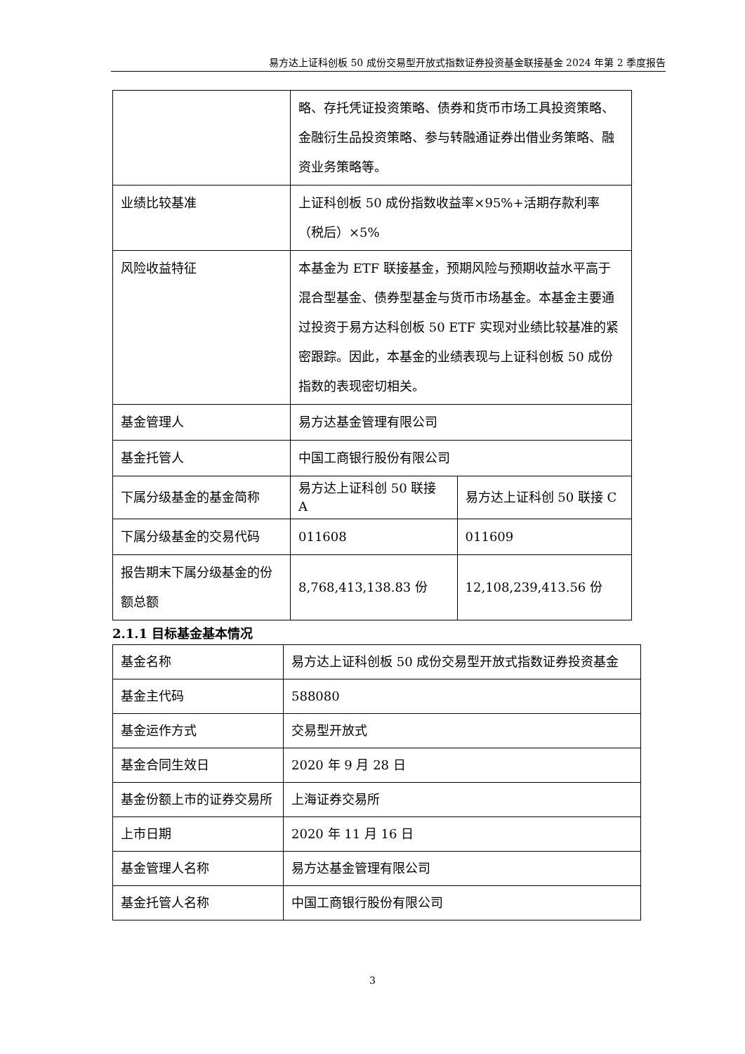易方达上证科创板 50 成份交易型开放式指数证券投资基金联接基金 2024 年第 2 季度报告
| | 略、存托凭证投资策略、债券和货币市场工具投资策略、金融衍生品投资策略、参与转融通证券出借业务策略、融资业务策略等。 | |
| 业绩比较基准 | 上证科创板 50 成份指数收益率×95%+活期存款利率（税后）×5% | |
| 风险收益特征 | 本基金为 ETF 联接基金，预期风险与预期收益水平高于混合型基金、债券型基金与货币市场基金。本基金主要通过投资于易方达科创板 50 ETF 实现对业绩比较基准的紧密跟踪。因此，本基金的业绩表现与上证科创板 50 成份指数的表现密切相关。 | |
| 基金管理人 | 易方达基金管理有限公司 | |
| 基金托管人 | 中国工商银行股份有限公司 | |
| 下属分级基金的基金简称 | 易方达上证科创 50 联接 A | 易方达上证科创 50 联接 C |
| 下属分级基金的交易代码 | 011608 | 011609 |
| 报告期末下属分级基金的份额总额 | 8,768,413,138.83 份 | 12,108,239,413.56 份 |
2.1.1 目标基金基本情况
| 基金名称 | 易方达上证科创板 50 成份交易型开放式指数证券投资基金 |
| 基金主代码 | 588080 |
| 基金运作方式 | 交易型开放式 |
| 基金合同生效日 | 2020 年 9 月 28 日 |
| 基金份额上市的证券交易所 | 上海证券交易所 |
| 上市日期 | 2020 年 11 月 16 日 |
| 基金管理人名称 | 易方达基金管理有限公司 |
| 基金托管人名称 | 中国工商银行股份有限公司 |
3